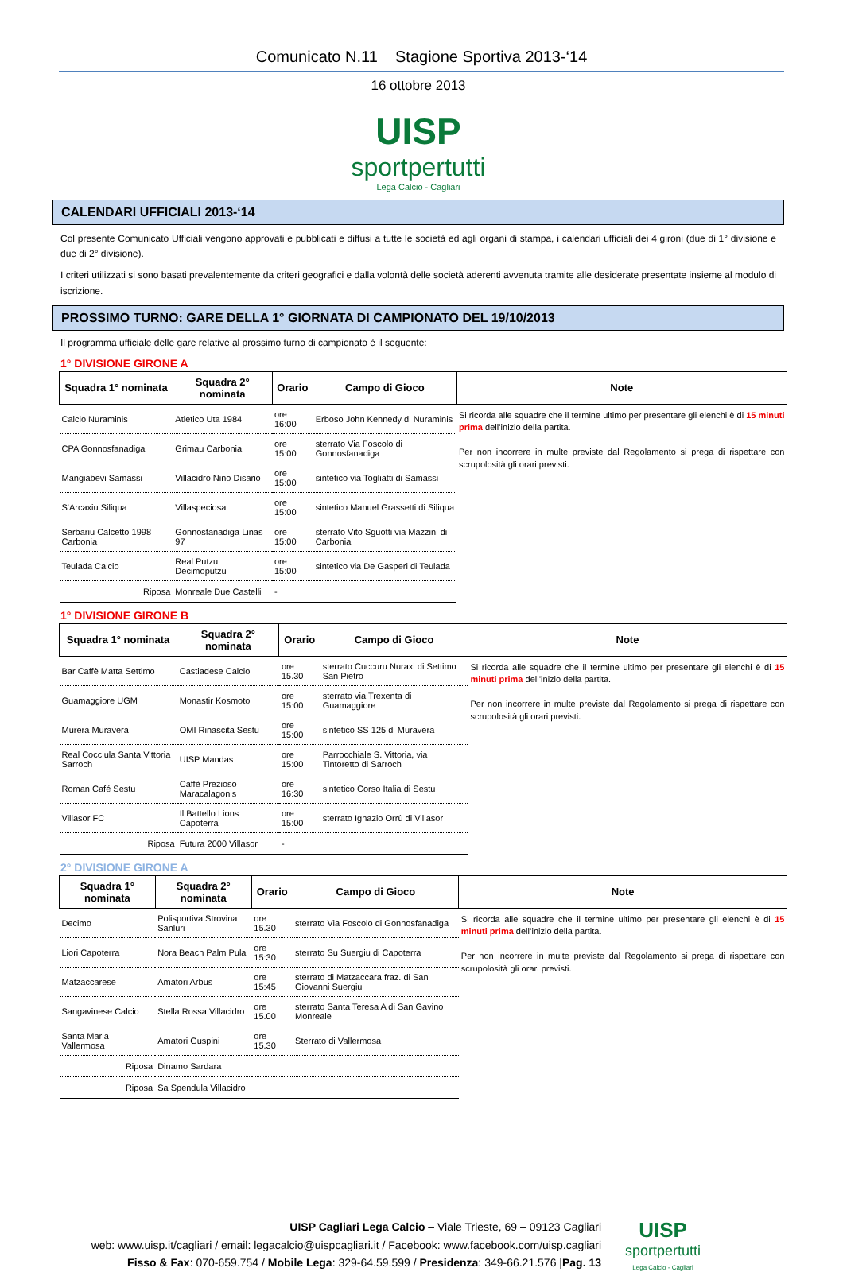Comunicato N.11 Stagione Sportiva 2013-‘14
16 ottobre 2013
UISP
sportpertutti
Lega Calcio - Cagliari
CALENDARI UFFICIALI 2013-‘14
Col presente Comunicato Ufficiali vengono approvati e pubblicati e diffusi a tutte le società ed agli organi di stampa, i calendari ufficiali dei 4 gironi (due di 1° divisione e due di 2° divisione).
I criteri utilizzati si sono basati prevalentemente da criteri geografici e dalla volontà delle società aderenti avvenuta tramite alle desiderate presentate insieme al modulo di iscrizione.
PROSSIMO TURNO: GARE DELLA 1° GIORNATA DI CAMPIONATO DEL 19/10/2013
Il programma ufficiale delle gare relative al prossimo turno di campionato è il seguente:
1° DIVISIONE GIRONE A
| Squadra 1° nominata | Squadra 2° nominata | Orario | Campo di Gioco | Note |
| --- | --- | --- | --- | --- |
| Calcio Nuraminis | Atletico Uta 1984 | ore 16:00 | Erboso John Kennedy di Nuraminis | Si ricorda alle squadre che il termine ultimo per presentare gli elenchi è di 15 minuti prima dell’inizio della partita. Per non incorrere in multe previste dal Regolamento si prega di rispettare con scrupolosità gli orari previsti. |
| CPA Gonnosfanadiga | Grimau Carbonia | ore 15:00 | sterrato Via Foscolo di Gonnosfanadiga | |
| Mangiabevi Samassi | Villacidro Nino Disario | ore 15:00 | sintetico via Togliatti di Samassi | |
| S'Arcaxiu Siliqua | Villaspeciosa | ore 15:00 | sintetico Manuel Grassetti di Siliqua | |
| Serbariu Calcetto 1998 Carbonia | Gonnosfanadiga Linas 97 | ore 15:00 | sterrato Vito Sguotti via Mazzini di Carbonia | |
| Teulada Calcio | Real Putzu Decimoputzu | ore 15:00 | sintetico via De Gasperi di Teulada | |
| Riposa | Monreale Due Castelli | - | | |
1° DIVISIONE GIRONE B
| Squadra 1° nominata | Squadra 2° nominata | Orario | Campo di Gioco | Note |
| --- | --- | --- | --- | --- |
| Bar Caffè Matta Settimo | Castiadese Calcio | ore 15.30 | sterrato Cuccuru Nuraxi di Settimo San Pietro | Si ricorda alle squadre che il termine ultimo per presentare gli elenchi è di 15 minuti prima dell’inizio della partita. Per non incorrere in multe previste dal Regolamento si prega di rispettare con scrupolosità gli orari previsti. |
| Guamaggiore UGM | Monastir Kosmoto | ore 15:00 | sterrato via Trexenta di Guamaggiore | |
| Murera Muravera | OMI Rinascita Sestu | ore 15:00 | sintetico SS 125 di Muravera | |
| Real Cocciula Santa Vittoria Sarroch | UISP Mandas | ore 15:00 | Parrocchiale S. Vittoria, via Tintoretto di Sarroch | |
| Roman Café Sestu | Caffè Prezioso Maracalagonis | ore 16:30 | sintetico Corso Italia di Sestu | |
| Villasor FC | Il Battello Lions Capoterra | ore 15:00 | sterrato Ignazio Orrù di Villasor | |
| Riposa | Futura 2000 Villasor | - | | |
2° DIVISIONE GIRONE A
| Squadra 1° nominata | Squadra 2° nominata | Orario | Campo di Gioco | Note |
| --- | --- | --- | --- | --- |
| Decimo | Polisportiva Strovina Sanluri | ore 15.30 | sterrato Via Foscolo di Gonnosfanadiga | Si ricorda alle squadre che il termine ultimo per presentare gli elenchi è di 15 minuti prima dell’inizio della partita. Per non incorrere in multe previste dal Regolamento si prega di rispettare con scrupolosità gli orari previsti. |
| Liori Capoterra | Nora Beach Palm Pula | ore 15:30 | sterrato Su Suergiu di Capoterra | |
| Matzaccarese | Amatori Arbus | ore 15:45 | sterrato di Matzaccara fraz. di San Giovanni Suergiu | |
| Sangavinese Calcio | Stella Rossa Villacidro | ore 15.00 | sterrato Santa Teresa A di San Gavino Monreale | |
| Santa Maria Vallermosa | Amatori Guspini | ore 15.30 | Sterrato di Vallermosa | |
| Riposa | Dinamo Sardara | | | |
| Riposa | Sa Spendula Villacidro | | | |
UISP Cagliari Lega Calcio – Viale Trieste, 69 – 09123 Cagliari
web: www.uisp.it/cagliari / email: legacalcio@uispcagliari.it / Facebook: www.facebook.com/uisp.cagliari
Fisso & Fax: 070-659.754 / Mobile Lega: 329-64.59.599 / Presidenza: 349-66.21.576 |Pag. 13
UISP
sportpertutti
Lega Calcio - Cagliari